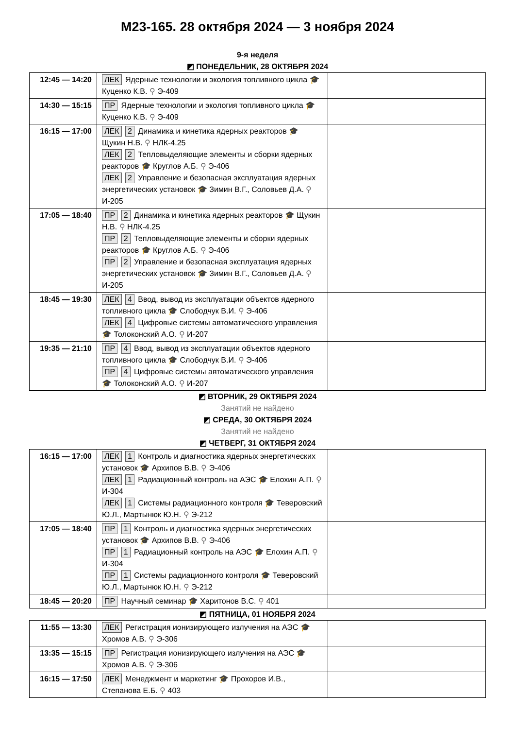М23-165. 28 октября 2024 — 3 ноября 2024
9-я неделя
◩ ПОНЕДЕЛЬНИК, 28 ОКТЯБРЯ 2024
| 12:45 — 14:20 | ЛЕК Ядерные технологии и экология топливного цикла 🎓 Куценко К.В. ⚲ Э-409 | |
| 14:30 — 15:15 | ПР Ядерные технологии и экология топливного цикла 🎓 Куценко К.В. ⚲ Э-409 | |
| 16:15 — 17:00 | ЛЕК 2 Динамика и кинетика ядерных реакторов 🎓 Щукин Н.В. ⚲ НЛК-4.25 ЛЕК 2 Тепловыделяющие элементы и сборки ядерных реакторов 🎓 Круглов А.Б. ⚲ Э-406 ЛЕК 2 Управление и безопасная эксплуатация ядерных энергетических установок 🎓 Зимин В.Г., Соловьев Д.А. ⚲ И-205 | |
| 17:05 — 18:40 | ПР 2 Динамика и кинетика ядерных реакторов 🎓 Щукин Н.В. ⚲ НЛК-4.25 ПР 2 Тепловыделяющие элементы и сборки ядерных реакторов 🎓 Круглов А.Б. ⚲ Э-406 ПР 2 Управление и безопасная эксплуатация ядерных энергетических установок 🎓 Зимин В.Г., Соловьев Д.А. ⚲ И-205 | |
| 18:45 — 19:30 | ЛЕК 4 Ввод, вывод из эксплуатации объектов ядерного топливного цикла 🎓 Слободчук В.И. ⚲ Э-406 ЛЕК 4 Цифровые системы автоматического управления 🎓 Толоконский А.О. ⚲ И-207 | |
| 19:35 — 21:10 | ПР 4 Ввод, вывод из эксплуатации объектов ядерного топливного цикла 🎓 Слободчук В.И. ⚲ Э-406 ПР 4 Цифровые системы автоматического управления 🎓 Толоконский А.О. ⚲ И-207 | |
◩ ВТОРНИК, 29 ОКТЯБРЯ 2024
Занятий не найдено
◩ СРЕДА, 30 ОКТЯБРЯ 2024
Занятий не найдено
◩ ЧЕТВЕРГ, 31 ОКТЯБРЯ 2024
| 16:15 — 17:00 | ЛЕК 1 Контроль и диагностика ядерных энергетических установок 🎓 Архипов В.В. ⚲ Э-406 ЛЕК 1 Радиационный контроль на АЭС 🎓 Елохин А.П. ⚲ И-304 ЛЕК 1 Системы радиационного контроля 🎓 Теверовский Ю.Л., Мартынюк Ю.Н. ⚲ Э-212 | |
| 17:05 — 18:40 | ПР 1 Контроль и диагностика ядерных энергетических установок 🎓 Архипов В.В. ⚲ Э-406 ПР 1 Радиационный контроль на АЭС 🎓 Елохин А.П. ⚲ И-304 ПР 1 Системы радиационного контроля 🎓 Теверовский Ю.Л., Мартынюк Ю.Н. ⚲ Э-212 | |
| 18:45 — 20:20 | ПР Научный семинар 🎓 Харитонов В.С. ⚲ 401 | |
◩ ПЯТНИЦА, 01 НОЯБРЯ 2024
| 11:55 — 13:30 | ЛЕК Регистрация ионизирующего излучения на АЭС 🎓 Хромов А.В. ⚲ Э-306 | |
| 13:35 — 15:15 | ПР Регистрация ионизирующего излучения на АЭС 🎓 Хромов А.В. ⚲ Э-306 | |
| 16:15 — 17:50 | ЛЕК Менеджмент и маркетинг 🎓 Прохоров И.В., Степанова Е.Б. ⚲ 403 | |